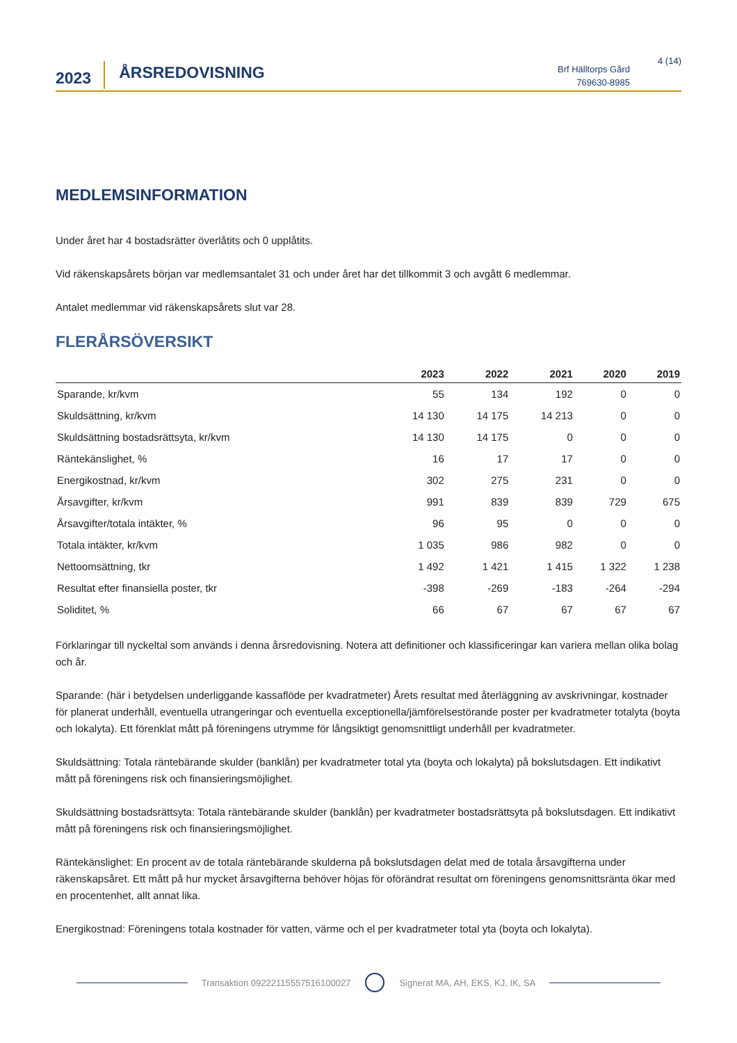2023
ÅRSREDOVISNING
Brf Hälltorps Gård
769630-8985
4 (14)
MEDLEMSINFORMATION
Under året har 4 bostadsrätter överlåtits och 0 upplåtits.
Vid räkenskapsårets början var medlemsantalet 31 och under året har det tillkommit 3 och avgått 6 medlemmar.
Antalet medlemmar vid räkenskapsårets slut var 28.
FLERÅRSÖVERSIKT
| | 2023 | 2022 | 2021 | 2020 | 2019 |
| --- | --- | --- | --- | --- | --- |
| Sparande, kr/kvm | 55 | 134 | 192 | 0 | 0 |
| Skuldsättning, kr/kvm | 14 130 | 14 175 | 14 213 | 0 | 0 |
| Skuldsättning bostadsrättsyta, kr/kvm | 14 130 | 14 175 | 0 | 0 | 0 |
| Räntekänslighet, % | 16 | 17 | 17 | 0 | 0 |
| Energikostnad, kr/kvm | 302 | 275 | 231 | 0 | 0 |
| Årsavgifter, kr/kvm | 991 | 839 | 839 | 729 | 675 |
| Årsavgifter/totala intäkter, % | 96 | 95 | 0 | 0 | 0 |
| Totala intäkter, kr/kvm | 1 035 | 986 | 982 | 0 | 0 |
| Nettoomsättning, tkr | 1 492 | 1 421 | 1 415 | 1 322 | 1 238 |
| Resultat efter finansiella poster, tkr | -398 | -269 | -183 | -264 | -294 |
| Soliditet, % | 66 | 67 | 67 | 67 | 67 |
Förklaringar till nyckeltal som används i denna årsredovisning. Notera att definitioner och klassificeringar kan variera mellan olika bolag och år.
Sparande: (här i betydelsen underliggande kassaflöde per kvadratmeter) Årets resultat med återläggning av avskrivningar, kostnader för planerat underhåll, eventuella utrangeringar och eventuella exceptionella/jämförelsestörande poster per kvadratmeter totalyta (boyta och lokalyta). Ett förenklat mått på föreningens utrymme för långsiktigt genomsnittligt underhåll per kvadratmeter.
Skuldsättning: Totala räntebärande skulder (banklån) per kvadratmeter total yta (boyta och lokalyta) på bokslutsdagen. Ett indikativt mått på föreningens risk och finansieringsmöjlighet.
Skuldsättning bostadsrättsyta: Totala räntebärande skulder (banklån) per kvadratmeter bostadsrättsyta på bokslutsdagen. Ett indikativt mått på föreningens risk och finansieringsmöjlighet.
Räntekänslighet: En procent av de totala räntebärande skulderna på bokslutsdagen delat med de totala årsavgifterna under räkenskapsåret. Ett mått på hur mycket årsavgifterna behöver höjas för oförändrat resultat om föreningens genomsnittsränta ökar med en procentenhet, allt annat lika.
Energikostnad: Föreningens totala kostnader för vatten, värme och el per kvadratmeter total yta (boyta och lokalyta).
Transaktion 09222115557516100027 Signerat MA, AH, EKS, KJ, IK, SA